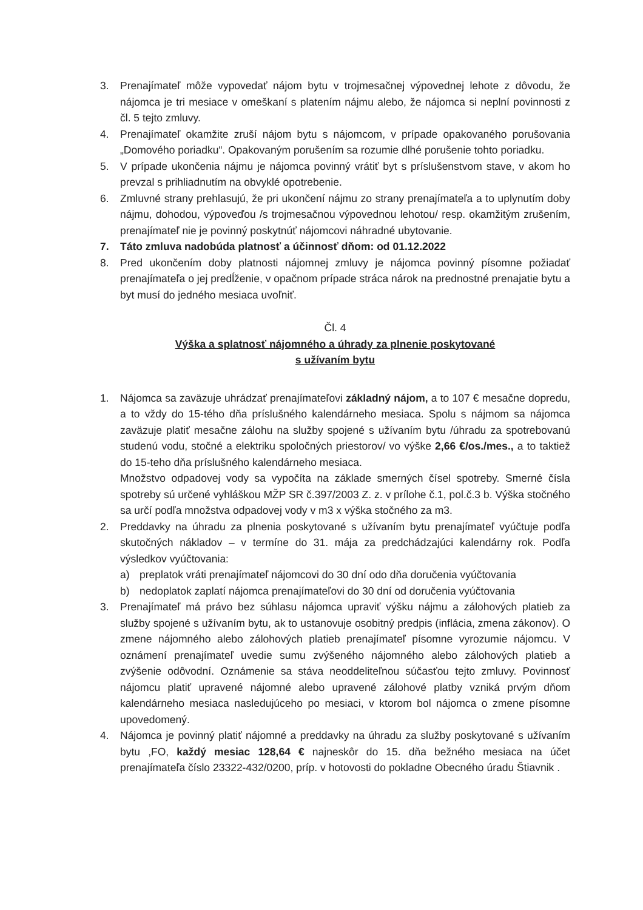3. Prenajímateľ môže vypovedať nájom bytu v trojmesačnej výpovednej lehote z dôvodu, že nájomca je tri mesiace v omeškaní s platením nájmu alebo, že nájomca si neplní povinnosti z čl. 5 tejto zmluvy.
4. Prenajímateľ okamžite zruší nájom bytu s nájomcom, v prípade opakovaného porušovania „Domového poriadku“. Opakovaným porušením sa rozumie dlhé porušenie tohto poriadku.
5. V prípade ukončenia nájmu je nájomca povinný vrátiť byt s príslušenstvom stave, v akom ho prevzal s prihliadnutím na obvyklé opotrebenie.
6. Zmluvné strany prehlasujú, že pri ukončení nájmu zo strany prenajímateľa a to uplynutím doby nájmu, dohodou, výpoveďou /s trojmesačnou výpovednou lehotou/ resp. okamžitým zrušením, prenajímateľ nie je povinný poskytnúť nájomcovi náhradné ubytovanie.
7. Táto zmluva nadobúda platnosť a účinnosť dňom: od 01.12.2022
8. Pred ukončením doby platnosti nájomnej zmluvy je nájomca povinný písomne požiadať prenajímateľa o jej predĺženie, v opačnom prípade stráca nárok na prednostné prenajatie bytu a byt musí do jedného mesiaca uvoľniť.
Čl. 4
Výška a splatnosť nájomného a úhrady za plnenie poskytované
s užívaním bytu
1. Nájomca sa zaväzuje uhrádzať prenajímateľovi základný nájom, a to 107 € mesačne dopredu, a to vždy do 15-tého dňa príslušného kalendárneho mesiaca. Spolu s nájmom sa nájomca zaväzuje platiť mesačne zálohu na služby spojené s užívaním bytu /úhradu za spotrebovanú studenú vodu, stočné a elektriku spoločných priestorov/ vo výške 2,66 €/os./mes., a to taktiež do 15-teho dňa príslušného kalendárneho mesiaca.
Množstvo odpadovej vody sa vypočíta na základe smerných čísel spotreby. Smerné čísla spotreby sú určené vyhláškou MŽP SR č.397/2003 Z. z. v prílohe č.1, pol.č.3 b. Výška stočného sa určí podľa množstva odpadovej vody v m3 x výška stočného za m3.
2. Preddavky na úhradu za plnenia poskytované s užívaním bytu prenajímateľ vyúčtuje podľa skutočných nákladov – v termíne do 31. mája za predchádzajúci kalendárny rok. Podľa výsledkov vyúčtovania:
a) preplatok vráti prenajímateľ nájomcovi do 30 dní odo dňa doručenia vyúčtovania
b) nedoplatok zaplatí nájomca prenajímateľovi do 30 dní od doručenia vyúčtovania
3. Prenajímateľ má právo bez súhlasu nájomca upraviť výšku nájmu a zálohových platieb za služby spojené s užívaním bytu, ak to ustanovuje osobitný predpis (inflácia, zmena zákonov). O zmene nájomného alebo zálohových platieb prenajímateľ písomne vyrozumie nájomcu. V oznámení prenajímateľ uvedie sumu zvýšeného nájomného alebo zálohových platieb a zvýšenie odôvodní. Oznámenie sa stáva neoddeliteľnou súčasťou tejto zmluvy. Povinnosť nájomcu platiť upravené nájomné alebo upravené zálohové platby vzniká prvým dňom kalendárneho mesiaca nasledujúceho po mesiaci, v ktorom bol nájomca o zmene písomne upovedomený.
4. Nájomca je povinný platiť nájomné a preddavky na úhradu za služby poskytované s užívaním bytu ,FO, každý mesiac 128,64 € najneskôr do 15. dňa bežného mesiaca na účet prenajímateľa číslo 23322-432/0200, príp. v hotovosti do pokladne Obecného úradu Štiavnik .